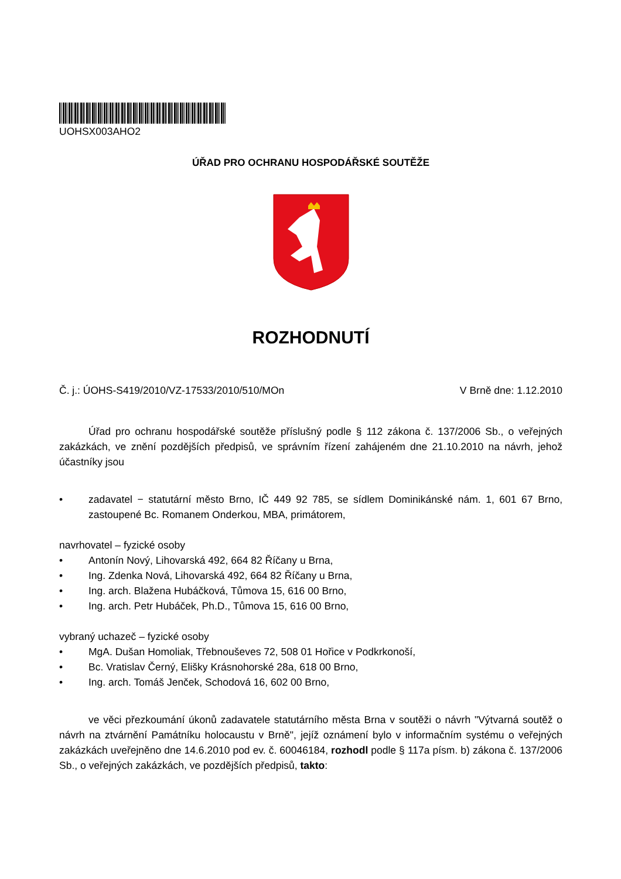UOHSX003AHO2
ÚŘAD PRO OCHRANU HOSPODÁŘSKÉ SOUTĚŽE
ROZHODNUTÍ
Č. j.: ÚOHS-S419/2010/VZ-17533/2010/510/MOn V Brně dne: 1.12.2010
Úřad pro ochranu hospodářské soutěže příslušný podle § 112 zákona č. 137/2006 Sb., o veřejných zakázkách, ve znění pozdějších předpisů, ve správním řízení zahájeném dne 21.10.2010 na návrh, jehož účastníky jsou
• zadavatel − statutární město Brno, IČ 449 92 785, se sídlem Dominikánské nám. 1, 601 67 Brno, zastoupené Bc. Romanem Onderkou, MBA, primátorem,
navrhovatel – fyzické osoby
• Antonín Nový, Lihovarská 492, 664 82 Říčany u Brna,
• Ing. Zdenka Nová, Lihovarská 492, 664 82 Říčany u Brna,
• Ing. arch. Blažena Hubáčková, Tůmova 15, 616 00 Brno,
• Ing. arch. Petr Hubáček, Ph.D., Tůmova 15, 616 00 Brno,
vybraný uchazeč – fyzické osoby
• MgA. Dušan Homoliak, Třebnouševes 72, 508 01 Hořice v Podkrkonoší,
• Bc. Vratislav Černý, Elišky Krásnohorské 28a, 618 00 Brno,
• Ing. arch. Tomáš Jenček, Schodová 16, 602 00 Brno,
ve věci přezkoumání úkonů zadavatele statutárního města Brna v soutěži o návrh "Výtvarná soutěž o návrh na ztvárnění Památníku holocaustu v Brně", jejíž oznámení bylo v informačním systému o veřejných zakázkách uveřejněno dne 14.6.2010 pod ev. č. 60046184, rozhodl podle § 117a písm. b) zákona č. 137/2006 Sb., o veřejných zakázkách, ve pozdějších předpisů, takto: